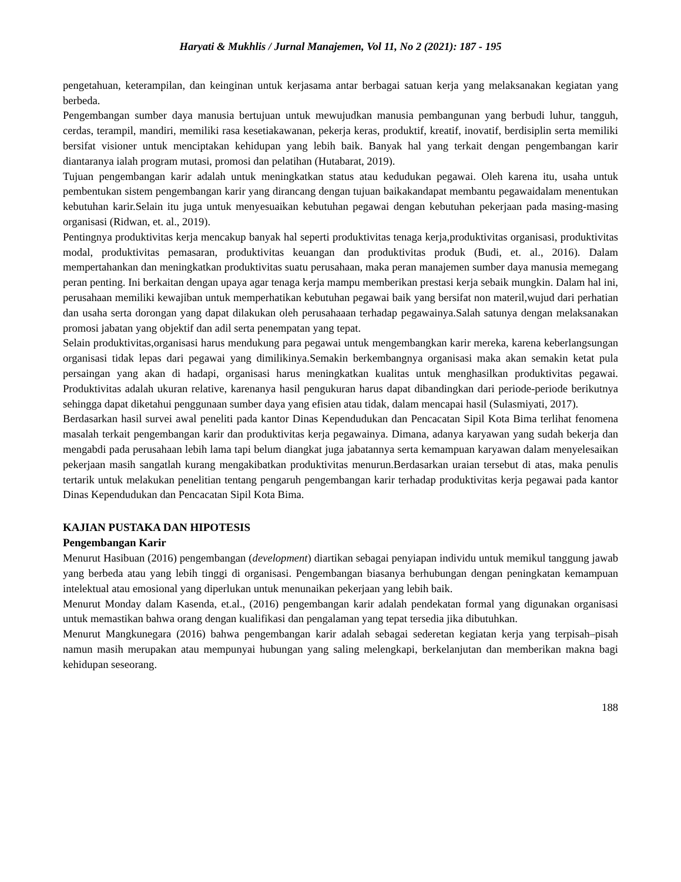Haryati & Mukhlis / Jurnal Manajemen, Vol 11, No 2 (2021): 187 - 195
pengetahuan, keterampilan, dan keinginan untuk kerjasama antar berbagai satuan kerja yang melaksanakan kegiatan yang berbeda.
Pengembangan sumber daya manusia bertujuan untuk mewujudkan manusia pembangunan yang berbudi luhur, tangguh, cerdas, terampil, mandiri, memiliki rasa kesetiakawanan, pekerja keras, produktif, kreatif, inovatif, berdisiplin serta memiliki bersifat visioner untuk menciptakan kehidupan yang lebih baik. Banyak hal yang terkait dengan pengembangan karir diantaranya ialah program mutasi, promosi dan pelatihan (Hutabarat, 2019).
Tujuan pengembangan karir adalah untuk meningkatkan status atau kedudukan pegawai. Oleh karena itu, usaha untuk pembentukan sistem pengembangan karir yang dirancang dengan tujuan baikakandapat membantu pegawaidalam menentukan kebutuhan karir.Selain itu juga untuk menyesuaikan kebutuhan pegawai dengan kebutuhan pekerjaan pada masing-masing organisasi (Ridwan, et. al., 2019).
Pentingnya produktivitas kerja mencakup banyak hal seperti produktivitas tenaga kerja,produktivitas organisasi, produktivitas modal, produktivitas pemasaran, produktivitas keuangan dan produktivitas produk (Budi, et. al., 2016). Dalam mempertahankan dan meningkatkan produktivitas suatu perusahaan, maka peran manajemen sumber daya manusia memegang peran penting. Ini berkaitan dengan upaya agar tenaga kerja mampu memberikan prestasi kerja sebaik mungkin. Dalam hal ini, perusahaan memiliki kewajiban untuk memperhatikan kebutuhan pegawai baik yang bersifat non materil,wujud dari perhatian dan usaha serta dorongan yang dapat dilakukan oleh perusahaaan terhadap pegawainya.Salah satunya dengan melaksanakan promosi jabatan yang objektif dan adil serta penempatan yang tepat.
Selain produktivitas,organisasi harus mendukung para pegawai untuk mengembangkan karir mereka, karena keberlangsungan organisasi tidak lepas dari pegawai yang dimilikinya.Semakin berkembangnya organisasi maka akan semakin ketat pula persaingan yang akan di hadapi, organisasi harus meningkatkan kualitas untuk menghasilkan produktivitas pegawai. Produktivitas adalah ukuran relative, karenanya hasil pengukuran harus dapat dibandingkan dari periode-periode berikutnya sehingga dapat diketahui penggunaan sumber daya yang efisien atau tidak, dalam mencapai hasil (Sulasmiyati, 2017).
Berdasarkan hasil survei awal peneliti pada kantor Dinas Kependudukan dan Pencacatan Sipil Kota Bima terlihat fenomena masalah terkait pengembangan karir dan produktivitas kerja pegawainya. Dimana, adanya karyawan yang sudah bekerja dan mengabdi pada perusahaan lebih lama tapi belum diangkat juga jabatannya serta kemampuan karyawan dalam menyelesaikan pekerjaan masih sangatlah kurang mengakibatkan produktivitas menurun.Berdasarkan uraian tersebut di atas, maka penulis tertarik untuk melakukan penelitian tentang pengaruh pengembangan karir terhadap produktivitas kerja pegawai pada kantor Dinas Kependudukan dan Pencacatan Sipil Kota Bima.
KAJIAN PUSTAKA DAN HIPOTESIS
Pengembangan Karir
Menurut Hasibuan (2016) pengembangan (development) diartikan sebagai penyiapan individu untuk memikul tanggung jawab yang berbeda atau yang lebih tinggi di organisasi. Pengembangan biasanya berhubungan dengan peningkatan kemampuan intelektual atau emosional yang diperlukan untuk menunaikan pekerjaan yang lebih baik.
Menurut Monday dalam Kasenda, et.al., (2016) pengembangan karir adalah pendekatan formal yang digunakan organisasi untuk memastikan bahwa orang dengan kualifikasi dan pengalaman yang tepat tersedia jika dibutuhkan.
Menurut Mangkunegara (2016) bahwa pengembangan karir adalah sebagai sederetan kegiatan kerja yang terpisah–pisah namun masih merupakan atau mempunyai hubungan yang saling melengkapi, berkelanjutan dan memberikan makna bagi kehidupan seseorang.
188